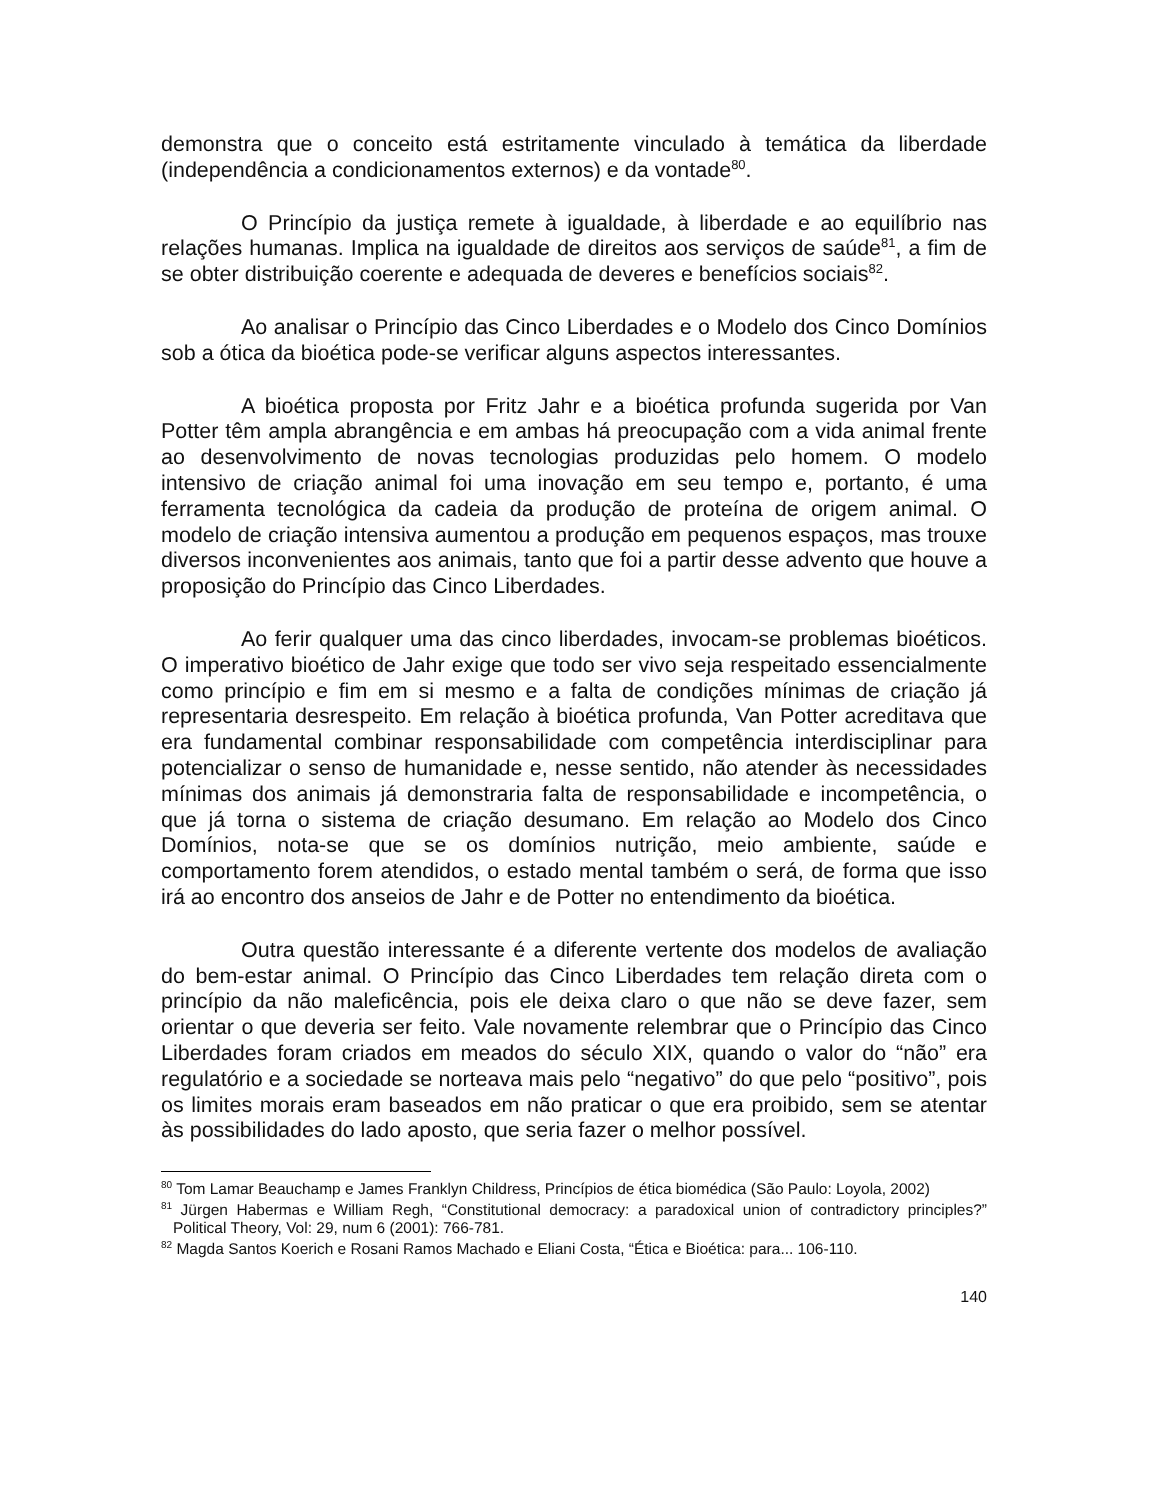demonstra que o conceito está estritamente vinculado à temática da liberdade (independência a condicionamentos externos) e da vontade<sup>80</sup>.
O Princípio da justiça remete à igualdade, à liberdade e ao equilíbrio nas relações humanas. Implica na igualdade de direitos aos serviços de saúde<sup>81</sup>, a fim de se obter distribuição coerente e adequada de deveres e benefícios sociais<sup>82</sup>.
Ao analisar o Princípio das Cinco Liberdades e o Modelo dos Cinco Domínios sob a ótica da bioética pode-se verificar alguns aspectos interessantes.
A bioética proposta por Fritz Jahr e a bioética profunda sugerida por Van Potter têm ampla abrangência e em ambas há preocupação com a vida animal frente ao desenvolvimento de novas tecnologias produzidas pelo homem. O modelo intensivo de criação animal foi uma inovação em seu tempo e, portanto, é uma ferramenta tecnológica da cadeia da produção de proteína de origem animal. O modelo de criação intensiva aumentou a produção em pequenos espaços, mas trouxe diversos inconvenientes aos animais, tanto que foi a partir desse advento que houve a proposição do Princípio das Cinco Liberdades.
Ao ferir qualquer uma das cinco liberdades, invocam-se problemas bioéticos. O imperativo bioético de Jahr exige que todo ser vivo seja respeitado essencialmente como princípio e fim em si mesmo e a falta de condições mínimas de criação já representaria desrespeito. Em relação à bioética profunda, Van Potter acreditava que era fundamental combinar responsabilidade com competência interdisciplinar para potencializar o senso de humanidade e, nesse sentido, não atender às necessidades mínimas dos animais já demonstraria falta de responsabilidade e incompetência, o que já torna o sistema de criação desumano. Em relação ao Modelo dos Cinco Domínios, nota-se que se os domínios nutrição, meio ambiente, saúde e comportamento forem atendidos, o estado mental também o será, de forma que isso irá ao encontro dos anseios de Jahr e de Potter no entendimento da bioética.
Outra questão interessante é a diferente vertente dos modelos de avaliação do bem-estar animal. O Princípio das Cinco Liberdades tem relação direta com o princípio da não maleficência, pois ele deixa claro o que não se deve fazer, sem orientar o que deveria ser feito. Vale novamente relembrar que o Princípio das Cinco Liberdades foram criados em meados do século XIX, quando o valor do “não” era regulatório e a sociedade se norteava mais pelo “negativo” do que pelo “positivo”, pois os limites morais eram baseados em não praticar o que era proibido, sem se atentar às possibilidades do lado aposto, que seria fazer o melhor possível.
<sup>80</sup> Tom Lamar Beauchamp e James Franklyn Childress, Princípios de ética biomédica (São Paulo: Loyola, 2002)
<sup>81</sup> Jürgen Habermas e William Regh, “Constitutional democracy: a paradoxical union of contradictory principles?” Political Theory, Vol: 29, num 6 (2001): 766-781.
<sup>82</sup> Magda Santos Koerich e Rosani Ramos Machado e Eliani Costa, “Ética e Bioética: para... 106-110.
140